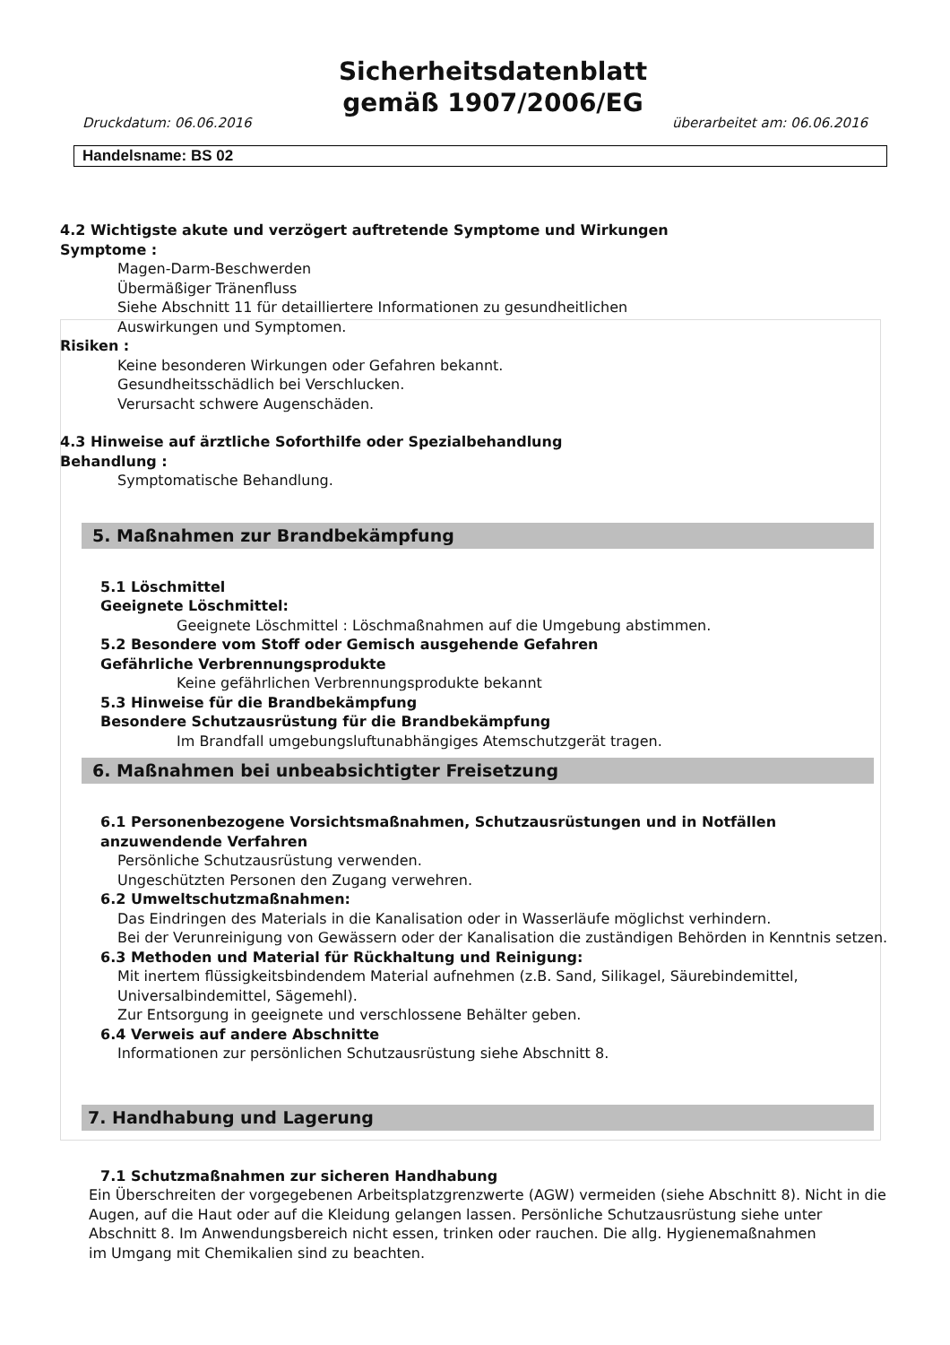Sicherheitsdatenblatt
gemäß 1907/2006/EG
Druckdatum: 06.06.2016 überarbeitet am: 06.06.2016
Handelsname: BS 02
4.2 Wichtigste akute und verzögert auftretende Symptome und Wirkungen
Symptome :
Magen-Darm-Beschwerden
Übermäßiger Tränenfluss
Siehe Abschnitt 11 für detailliertere Informationen zu gesundheitlichen
Auswirkungen und Symptomen.
Risiken :
Keine besonderen Wirkungen oder Gefahren bekannt.
Gesundheitsschädlich bei Verschlucken.
Verursacht schwere Augenschäden.
4.3 Hinweise auf ärztliche Soforthilfe oder Spezialbehandlung
Behandlung :
Symptomatische Behandlung.
5. Maßnahmen zur Brandbekämpfung
5.1 Löschmittel
Geeignete Löschmittel:
Geeignete Löschmittel : Löschmaßnahmen auf die Umgebung abstimmen.
5.2 Besondere vom Stoff oder Gemisch ausgehende Gefahren
Gefährliche Verbrennungsprodukte
Keine gefährlichen Verbrennungsprodukte bekannt
5.3 Hinweise für die Brandbekämpfung
Besondere Schutzausrüstung für die Brandbekämpfung
Im Brandfall umgebungsluftunabhängiges Atemschutzgerät tragen.
6. Maßnahmen bei unbeabsichtigter Freisetzung
6.1 Personenbezogene Vorsichtsmaßnahmen, Schutzausrüstungen und in Notfällen
anzuwendende Verfahren
Persönliche Schutzausrüstung verwenden.
Ungeschützten Personen den Zugang verwehren.
6.2 Umweltschutzmaßnahmen:
Das Eindringen des Materials in die Kanalisation oder in Wasserläufe möglichst verhindern.
Bei der Verunreinigung von Gewässern oder der Kanalisation die zuständigen Behörden in Kenntnis setzen.
6.3 Methoden und Material für Rückhaltung und Reinigung:
Mit inertem flüssigkeitsbindendem Material aufnehmen (z.B. Sand, Silikagel, Säurebindemittel,
Universalbindemittel, Sägemehl).
Zur Entsorgung in geeignete und verschlossene Behälter geben.
6.4 Verweis auf andere Abschnitte
Informationen zur persönlichen Schutzausrüstung siehe Abschnitt 8.
7. Handhabung und Lagerung
7.1 Schutzmaßnahmen zur sicheren Handhabung
Ein Überschreiten der vorgegebenen Arbeitsplatzgrenzwerte (AGW) vermeiden (siehe Abschnitt 8). Nicht in die
Augen, auf die Haut oder auf die Kleidung gelangen lassen. Persönliche Schutzausrüstung siehe unter
Abschnitt 8. Im Anwendungsbereich nicht essen, trinken oder rauchen. Die allg. Hygienemaßnahmen
im Umgang mit Chemikalien sind zu beachten.